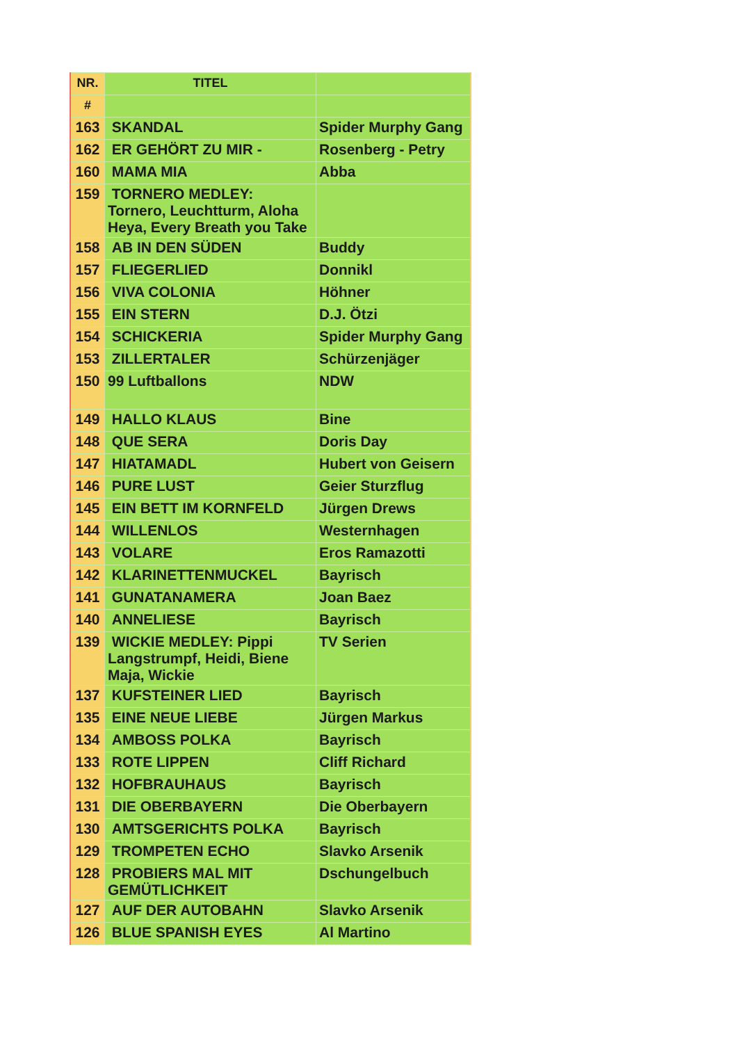| NR. | TITEL | |
| --- | --- | --- |
| # | | |
| 163 | SKANDAL | Spider Murphy Gang |
| 162 | ER GEHÖRT ZU MIR - | Rosenberg - Petry |
| 160 | MAMA MIA | Abba |
| 159 | TORNERO MEDLEY: Tornero, Leuchtturm, Aloha Heya, Every Breath you Take | |
| 158 | AB IN DEN SÜDEN | Buddy |
| 157 | FLIEGERLIED | Donnikl |
| 156 | VIVA COLONIA | Höhner |
| 155 | EIN STERN | D.J. Ötzi |
| 154 | SCHICKERIA | Spider Murphy Gang |
| 153 | ZILLERTALER | Schürzenjäger |
| 150 | 99 Luftballons | NDW |
| 149 | HALLO KLAUS | Bine |
| 148 | QUE SERA | Doris Day |
| 147 | HIATAMADL | Hubert von Geisern |
| 146 | PURE LUST | Geier Sturzflug |
| 145 | EIN BETT IM KORNFELD | Jürgen Drews |
| 144 | WILLENLOS | Westernhagen |
| 143 | VOLARE | Eros Ramazotti |
| 142 | KLARINETTENMUCKEL | Bayrisch |
| 141 | GUNATANAMERA | Joan Baez |
| 140 | ANNELIESE | Bayrisch |
| 139 | WICKIE MEDLEY: Pippi Langstrumpf, Heidi, Biene Maja, Wickie | TV Serien |
| 137 | KUFSTEINER LIED | Bayrisch |
| 135 | EINE NEUE LIEBE | Jürgen Markus |
| 134 | AMBOSS POLKA | Bayrisch |
| 133 | ROTE LIPPEN | Cliff Richard |
| 132 | HOFBRAUHAUS | Bayrisch |
| 131 | DIE OBERBAYERN | Die Oberbayern |
| 130 | AMTSGERICHTS POLKA | Bayrisch |
| 129 | TROMPETEN ECHO | Slavko Arsenik |
| 128 | PROBIERS MAL MIT GEMÜTLICHKEIT | Dschungelbuch |
| 127 | AUF DER AUTOBAHN | Slavko Arsenik |
| 126 | BLUE SPANISH EYES | Al Martino |